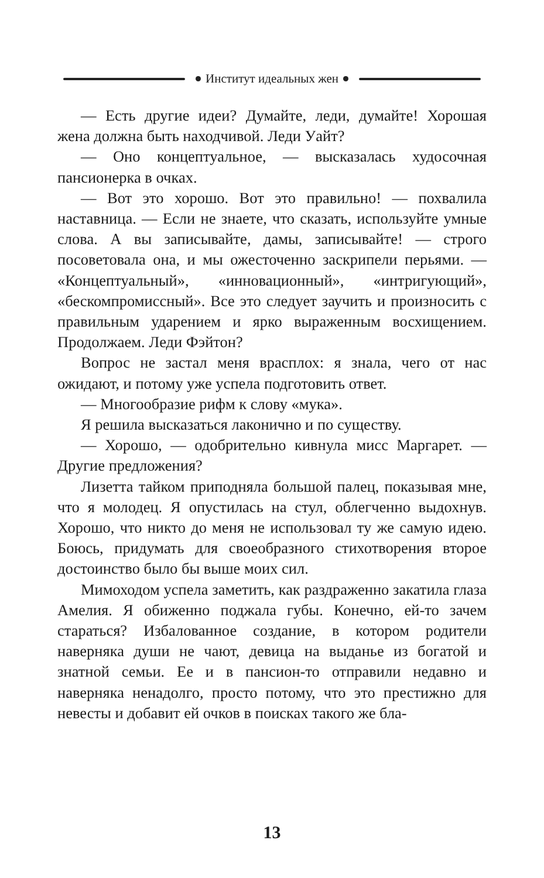Институт идеальных жен
— Есть другие идеи? Думайте, леди, думайте! Хорошая жена должна быть находчивой. Леди Уайт?
— Оно концептуальное, — высказалась худосочная пансионерка в очках.
— Вот это хорошо. Вот это правильно! — похвалила наставница. — Если не знаете, что сказать, используйте умные слова. А вы записывайте, дамы, записывайте! — строго посоветовала она, и мы ожесточенно заскрипели перьями. — «Концептуальный», «инновационный», «интригующий», «бескомпромиссный». Все это следует заучить и произносить с правильным ударением и ярко выраженным восхищением. Продолжаем. Леди Фэйтон?
Вопрос не застал меня врасплох: я знала, чего от нас ожидают, и потому уже успела подготовить ответ.
— Многообразие рифм к слову «мука».
Я решила высказаться лаконично и по существу.
— Хорошо, — одобрительно кивнула мисс Маргарет. — Другие предложения?
Лизетта тайком приподняла большой палец, показывая мне, что я молодец. Я опустилась на стул, облегченно выдохнув. Хорошо, что никто до меня не использовал ту же самую идею. Боюсь, придумать для своеобразного стихотворения второе достоинство было бы выше моих сил.
Мимоходом успела заметить, как раздраженно закатила глаза Амелия. Я обиженно поджала губы. Конечно, ей-то зачем стараться? Избалованное создание, в котором родители наверняка души не чают, девица на выданье из богатой и знатной семьи. Ее и в пансион-то отправили недавно и наверняка ненадолго, просто потому, что это престижно для невесты и добавит ей очков в поисках такого же бла-
13